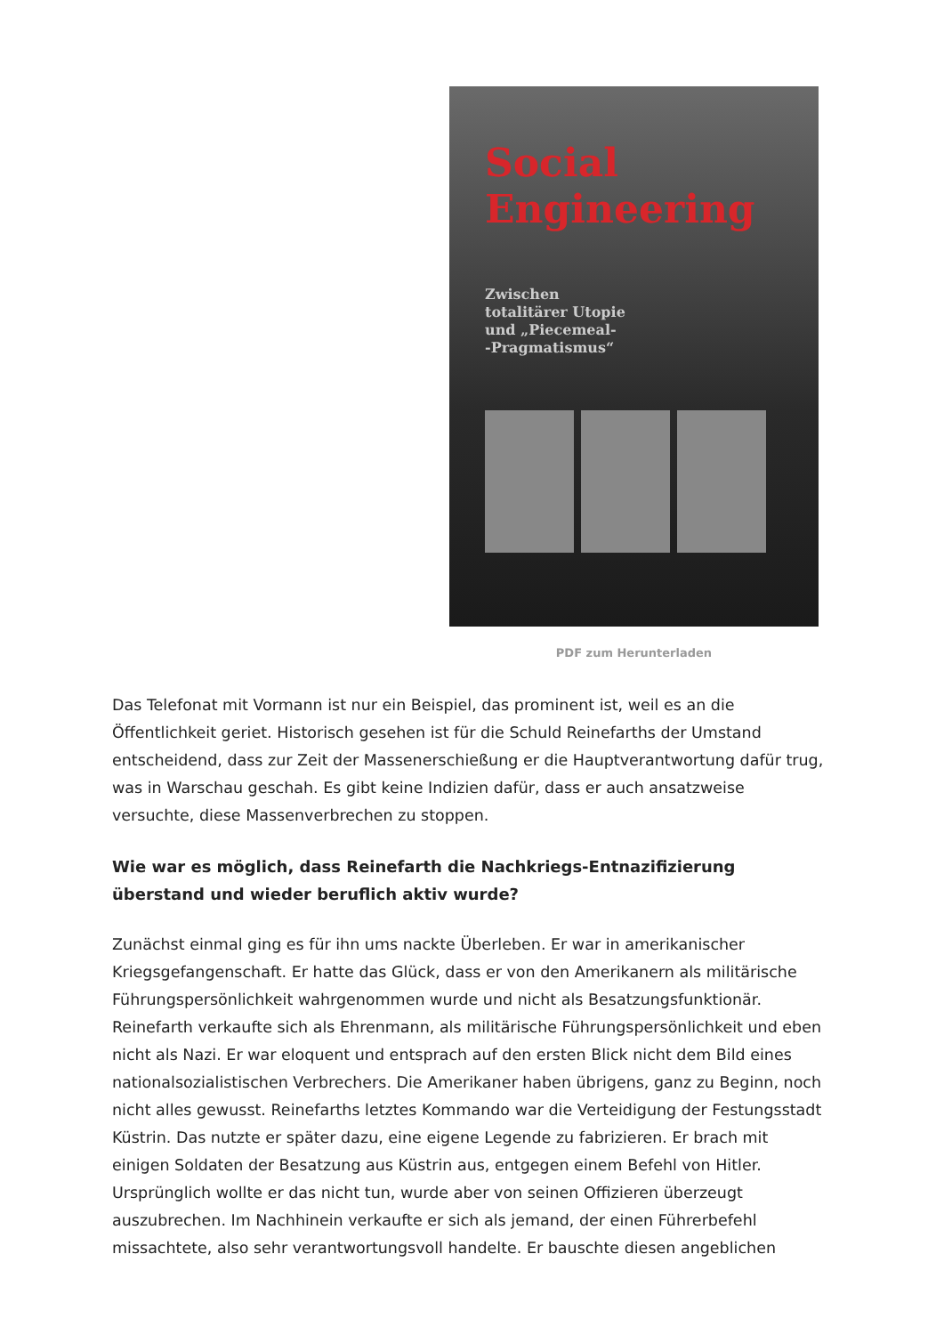Social
Engineering
Zwischen totalitärer Utopie und „Piecemeal-
-Pragmatismus“
PDF zum Herunterladen
Das Telefonat mit Vormann ist nur ein Beispiel, das prominent ist, weil es an die Öffentlichkeit geriet. Historisch gesehen ist für die Schuld Reinefarths der Umstand entscheidend, dass zur Zeit der Massenerschießung er die Hauptverantwortung dafür trug, was in Warschau geschah. Es gibt keine Indizien dafür, dass er auch ansatzweise versuchte, diese Massenverbrechen zu stoppen.
Wie war es möglich, dass Reinefarth die Nachkriegs-Entnazifizierung überstand und wieder beruflich aktiv wurde?
Zunächst einmal ging es für ihn ums nackte Überleben. Er war in amerikanischer Kriegsgefangenschaft. Er hatte das Glück, dass er von den Amerikanern als militärische Führungspersönlichkeit wahrgenommen wurde und nicht als Besatzungsfunktionär. Reinefarth verkaufte sich als Ehrenmann, als militärische Führungspersönlichkeit und eben nicht als Nazi. Er war eloquent und entsprach auf den ersten Blick nicht dem Bild eines nationalsozialistischen Verbrechers. Die Amerikaner haben übrigens, ganz zu Beginn, noch nicht alles gewusst. Reinefarths letztes Kommando war die Verteidigung der Festungsstadt Küstrin. Das nutzte er später dazu, eine eigene Legende zu fabrizieren. Er brach mit einigen Soldaten der Besatzung aus Küstrin aus, entgegen einem Befehl von Hitler. Ursprünglich wollte er das nicht tun, wurde aber von seinen Offizieren überzeugt auszubrechen. Im Nachhinein verkaufte er sich als jemand, der einen Führerbefehl missachtete, also sehr verantwortungsvoll handelte. Er bauschte diesen angeblichen